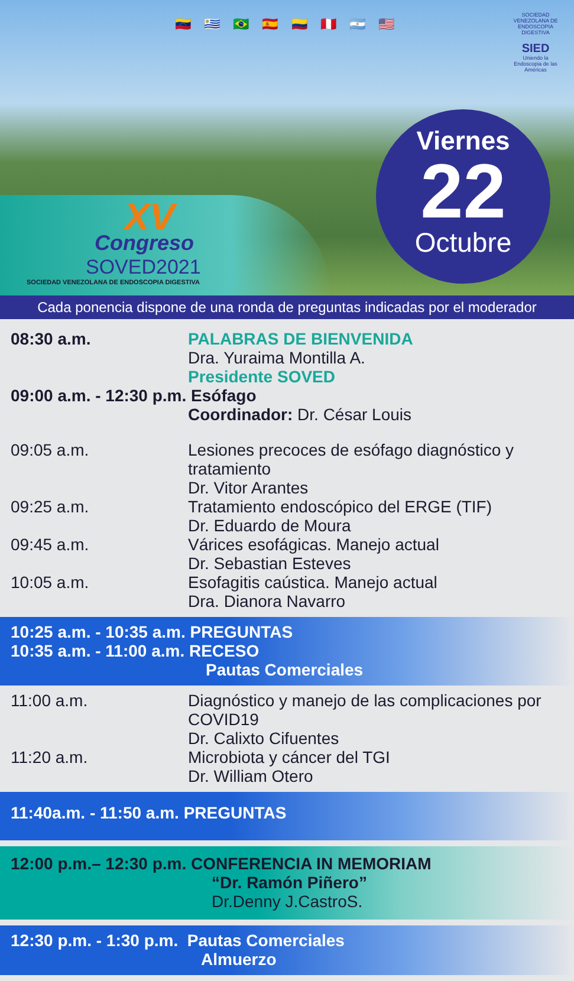🇻🇪 🇺🇾 🇧🇷 🇪🇸 🇨🇴 🇵🇪 🇦🇷 🇺🇸
SOCIEDAD VENEZOLANA DE ENDOSCOPIA DIGESTIVA
SIED
Uniendo la Endoscopia de las Américas
Viernes
22
Octubre
XV
Congreso
SOVED2021
SOCIEDAD VENEZOLANA DE ENDOSCOPIA DIGESTIVA
Cada ponencia dispone de una ronda de preguntas indicadas por el moderador
08:30 a.m. PALABRAS DE BIENVENIDA
Dra. Yuraima Montilla A.
Presidente SOVED
09:00 a.m. - 12:30 p.m. Esófago
Coordinador: Dr. César Louis
09:05 a.m. Lesiones precoces de esófago diagnóstico y tratamiento
Dr. Vitor Arantes
09:25 a.m. Tratamiento endoscópico del ERGE (TIF)
Dr. Eduardo de Moura
09:45 a.m. Várices esofágicas. Manejo actual
Dr. Sebastian Esteves
10:05 a.m. Esofagitis caústica. Manejo actual
Dra. Dianora Navarro
10:25 a.m. - 10:35 a.m. PREGUNTAS
10:35 a.m. - 11:00 a.m. RECESO
Pautas Comerciales
11:00 a.m. Diagnóstico y manejo de las complicaciones por COVID19
Dr. Calixto Cifuentes
11:20 a.m. Microbiota y cáncer del TGI
Dr. William Otero
11:40a.m. - 11:50 a.m. PREGUNTAS
12:00 p.m.– 12:30 p.m. CONFERENCIA IN MEMORIAM
“Dr. Ramón Piñero”
Dr.Denny J.CastroS.
12:30 p.m. - 1:30 p.m. Pautas Comerciales
Almuerzo